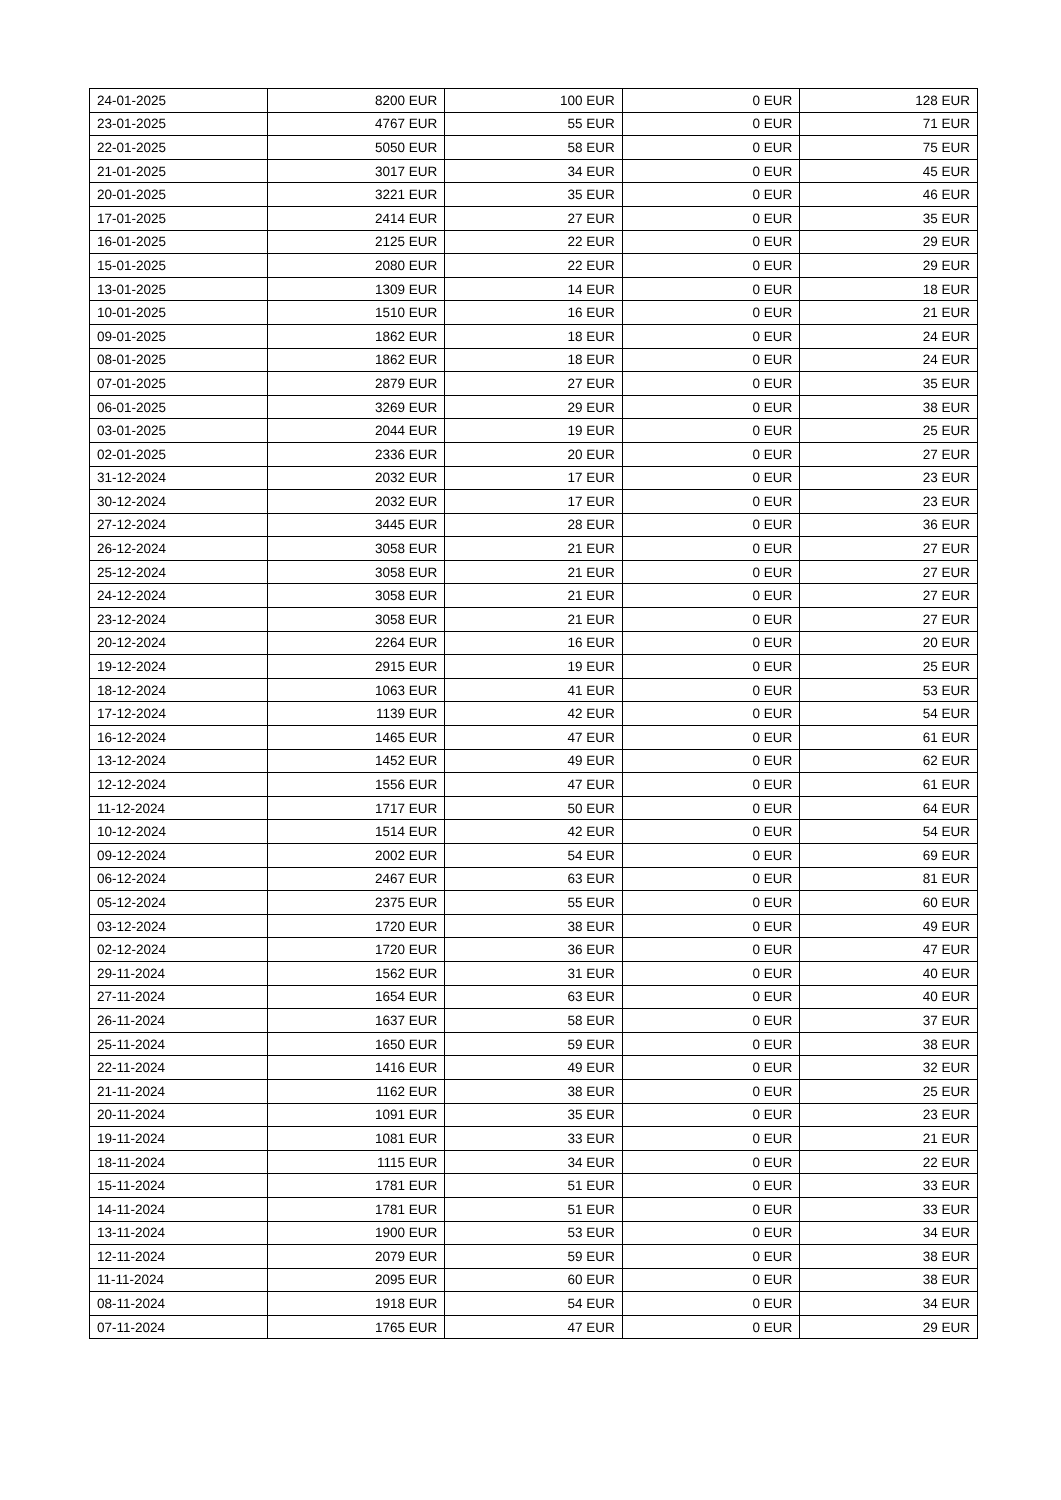| 24-01-2025 | 8200 EUR | 100 EUR | 0 EUR | 128 EUR |
| 23-01-2025 | 4767 EUR | 55 EUR | 0 EUR | 71 EUR |
| 22-01-2025 | 5050 EUR | 58 EUR | 0 EUR | 75 EUR |
| 21-01-2025 | 3017 EUR | 34 EUR | 0 EUR | 45 EUR |
| 20-01-2025 | 3221 EUR | 35 EUR | 0 EUR | 46 EUR |
| 17-01-2025 | 2414 EUR | 27 EUR | 0 EUR | 35 EUR |
| 16-01-2025 | 2125 EUR | 22 EUR | 0 EUR | 29 EUR |
| 15-01-2025 | 2080 EUR | 22 EUR | 0 EUR | 29 EUR |
| 13-01-2025 | 1309 EUR | 14 EUR | 0 EUR | 18 EUR |
| 10-01-2025 | 1510 EUR | 16 EUR | 0 EUR | 21 EUR |
| 09-01-2025 | 1862 EUR | 18 EUR | 0 EUR | 24 EUR |
| 08-01-2025 | 1862 EUR | 18 EUR | 0 EUR | 24 EUR |
| 07-01-2025 | 2879 EUR | 27 EUR | 0 EUR | 35 EUR |
| 06-01-2025 | 3269 EUR | 29 EUR | 0 EUR | 38 EUR |
| 03-01-2025 | 2044 EUR | 19 EUR | 0 EUR | 25 EUR |
| 02-01-2025 | 2336 EUR | 20 EUR | 0 EUR | 27 EUR |
| 31-12-2024 | 2032 EUR | 17 EUR | 0 EUR | 23 EUR |
| 30-12-2024 | 2032 EUR | 17 EUR | 0 EUR | 23 EUR |
| 27-12-2024 | 3445 EUR | 28 EUR | 0 EUR | 36 EUR |
| 26-12-2024 | 3058 EUR | 21 EUR | 0 EUR | 27 EUR |
| 25-12-2024 | 3058 EUR | 21 EUR | 0 EUR | 27 EUR |
| 24-12-2024 | 3058 EUR | 21 EUR | 0 EUR | 27 EUR |
| 23-12-2024 | 3058 EUR | 21 EUR | 0 EUR | 27 EUR |
| 20-12-2024 | 2264 EUR | 16 EUR | 0 EUR | 20 EUR |
| 19-12-2024 | 2915 EUR | 19 EUR | 0 EUR | 25 EUR |
| 18-12-2024 | 1063 EUR | 41 EUR | 0 EUR | 53 EUR |
| 17-12-2024 | 1139 EUR | 42 EUR | 0 EUR | 54 EUR |
| 16-12-2024 | 1465 EUR | 47 EUR | 0 EUR | 61 EUR |
| 13-12-2024 | 1452 EUR | 49 EUR | 0 EUR | 62 EUR |
| 12-12-2024 | 1556 EUR | 47 EUR | 0 EUR | 61 EUR |
| 11-12-2024 | 1717 EUR | 50 EUR | 0 EUR | 64 EUR |
| 10-12-2024 | 1514 EUR | 42 EUR | 0 EUR | 54 EUR |
| 09-12-2024 | 2002 EUR | 54 EUR | 0 EUR | 69 EUR |
| 06-12-2024 | 2467 EUR | 63 EUR | 0 EUR | 81 EUR |
| 05-12-2024 | 2375 EUR | 55 EUR | 0 EUR | 60 EUR |
| 03-12-2024 | 1720 EUR | 38 EUR | 0 EUR | 49 EUR |
| 02-12-2024 | 1720 EUR | 36 EUR | 0 EUR | 47 EUR |
| 29-11-2024 | 1562 EUR | 31 EUR | 0 EUR | 40 EUR |
| 27-11-2024 | 1654 EUR | 63 EUR | 0 EUR | 40 EUR |
| 26-11-2024 | 1637 EUR | 58 EUR | 0 EUR | 37 EUR |
| 25-11-2024 | 1650 EUR | 59 EUR | 0 EUR | 38 EUR |
| 22-11-2024 | 1416 EUR | 49 EUR | 0 EUR | 32 EUR |
| 21-11-2024 | 1162 EUR | 38 EUR | 0 EUR | 25 EUR |
| 20-11-2024 | 1091 EUR | 35 EUR | 0 EUR | 23 EUR |
| 19-11-2024 | 1081 EUR | 33 EUR | 0 EUR | 21 EUR |
| 18-11-2024 | 1115 EUR | 34 EUR | 0 EUR | 22 EUR |
| 15-11-2024 | 1781 EUR | 51 EUR | 0 EUR | 33 EUR |
| 14-11-2024 | 1781 EUR | 51 EUR | 0 EUR | 33 EUR |
| 13-11-2024 | 1900 EUR | 53 EUR | 0 EUR | 34 EUR |
| 12-11-2024 | 2079 EUR | 59 EUR | 0 EUR | 38 EUR |
| 11-11-2024 | 2095 EUR | 60 EUR | 0 EUR | 38 EUR |
| 08-11-2024 | 1918 EUR | 54 EUR | 0 EUR | 34 EUR |
| 07-11-2024 | 1765 EUR | 47 EUR | 0 EUR | 29 EUR |